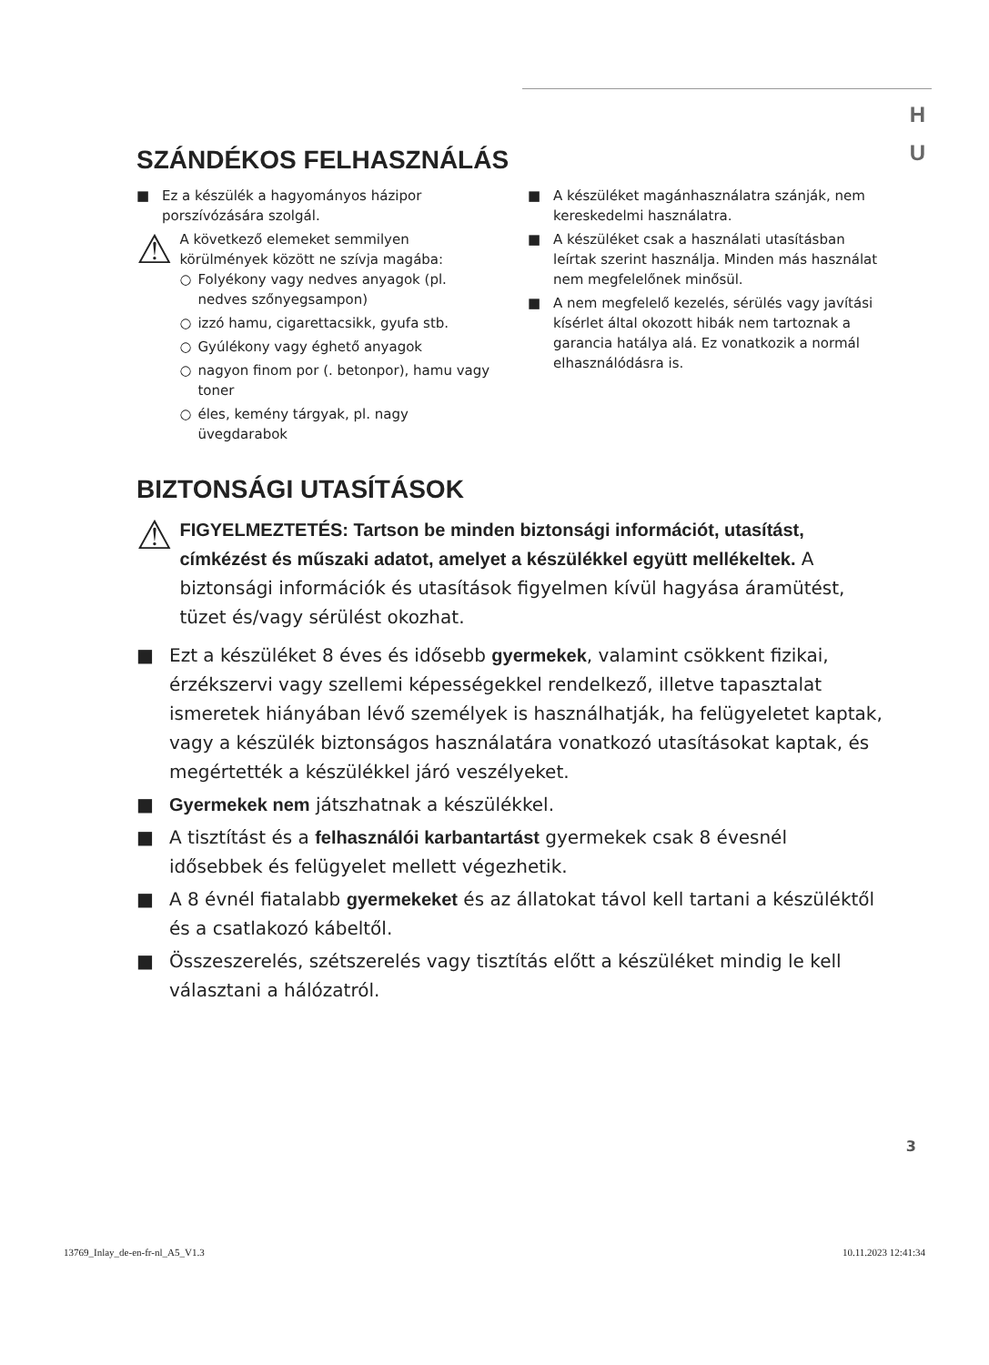H
U
SZÁNDÉKOS FELHASZNÁLÁS
■ Ez a készülék a hagyományos házipor porszívózására szolgál.
⚠
A következő elemeket semmilyen körülmények között ne szívja magába:
○ Folyékony vagy nedves anyagok (pl. nedves szőnyegsampon)
○ izzó hamu, cigarettacsikk, gyufa stb.
○ Gyúlékony vagy éghető anyagok
○ nagyon finom por (. betonpor), hamu vagy toner
○ éles, kemény tárgyak, pl. nagy üvegdarabok
■ A készüléket magánhasználatra szánják, nem kereskedelmi használatra.
■ A készüléket csak a használati utasításban leírtak szerint használja. Minden más használat nem megfelelőnek minősül.
■ A nem megfelelő kezelés, sérülés vagy javítási kísérlet által okozott hibák nem tartoznak a garancia hatálya alá. Ez vonatkozik a normál elhasználódásra is.
BIZTONSÁGI UTASÍTÁSOK
⚠
FIGYELMEZTETÉS: Tartson be minden biztonsági információt, utasítást, címkézést és műszaki adatot, amelyet a készülékkel együtt mellékeltek. A biztonsági információk és utasítások figyelmen kívül hagyása áramütést, tüzet és/vagy sérülést okozhat.
■ Ezt a készüléket 8 éves és idősebb gyermekek, valamint csökkent fizikai, érzékszervi vagy szellemi képességekkel rendelkező, illetve tapasztalat ismeretek hiányában lévő személyek is használhatják, ha felügyeletet kaptak, vagy a készülék biztonságos használatára vonatkozó utasításokat kaptak, és megértették a készülékkel járó veszélyeket.
■ Gyermekek nem játszhatnak a készülékkel.
■ A tisztítást és a felhasználói karbantartást gyermekek csak 8 évesnél idősebbek és felügyelet mellett végezhetik.
■ A 8 évnél fiatalabb gyermekeket és az állatokat távol kell tartani a készüléktől és a csatlakozó kábeltől.
■ Összeszerelés, szétszerelés vagy tisztítás előtt a készüléket mindig le kell választani a hálózatról.
3
13769_Inlay_de-en-fr-nl_A5_V1.3 10.11.2023 12:41:34